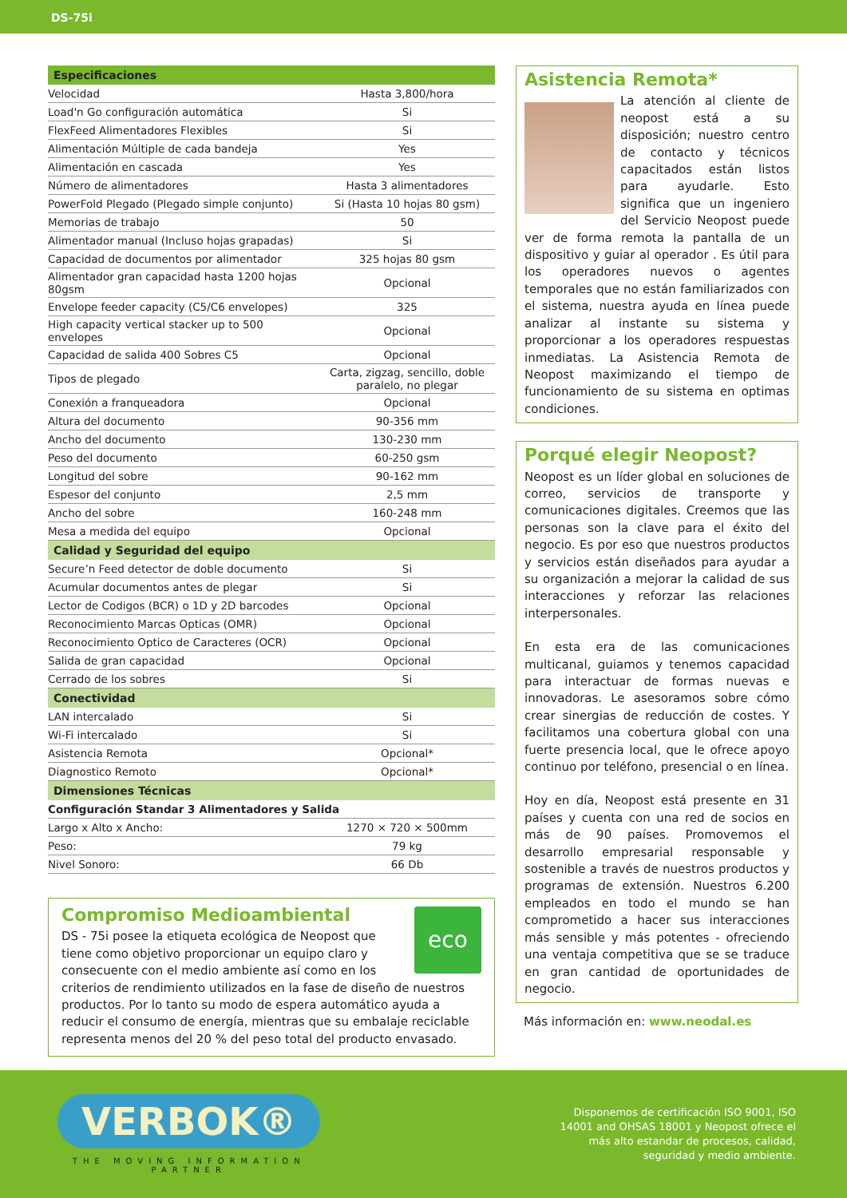DS-75i
| Especificaciones | |
| --- | --- |
| Velocidad | Hasta 3,800/hora |
| Load'n Go configuración automática | Si |
| FlexFeed Alimentadores Flexibles | Si |
| Alimentación Múltiple de cada bandeja | Yes |
| Alimentación en cascada | Yes |
| Número de alimentadores | Hasta 3 alimentadores |
| PowerFold Plegado (Plegado simple conjunto) | Si (Hasta 10 hojas 80 gsm) |
| Memorias de trabajo | 50 |
| Alimentador manual (Incluso hojas grapadas) | Si |
| Capacidad de documentos por alimentador | 325 hojas 80 gsm |
| Alimentador gran capacidad hasta 1200 hojas 80gsm | Opcional |
| Envelope feeder capacity (C5/C6 envelopes) | 325 |
| High capacity vertical stacker up to 500 envelopes | Opcional |
| Capacidad de salida 400 Sobres C5 | Opcional |
| Tipos de plegado | Carta, zigzag, sencillo, doble paralelo, no plegar |
| Conexión a franqueadora | Opcional |
| Altura del documento | 90-356 mm |
| Ancho del documento | 130-230 mm |
| Peso del documento | 60-250 gsm |
| Longitud del sobre | 90-162 mm |
| Espesor del conjunto | 2,5 mm |
| Ancho del sobre | 160-248 mm |
| Mesa a medida del equipo | Opcional |
| Calidad y Seguridad del equipo | |
| Secure’n Feed detector de doble documento | Si |
| Acumular documentos antes de plegar | Si |
| Lector de Codigos (BCR) o 1D y 2D barcodes | Opcional |
| Reconocimiento Marcas Opticas (OMR) | Opcional |
| Reconocimiento Optico de Caracteres (OCR) | Opcional |
| Salida de gran capacidad | Opcional |
| Cerrado de los sobres | Si |
| Conectividad | |
| LAN intercalado | Si |
| Wi-Fi intercalado | Si |
| Asistencia Remota | Opcional* |
| Diagnostico Remoto | Opcional* |
| Dimensiones Técnicas | |
| Configuración Standar 3 Alimentadores y Salida | |
| Largo x Alto x Ancho: | 1270 × 720 × 500mm |
| Peso: | 79 kg |
| Nivel Sonoro: | 66 Db |
eco
Compromiso Medioambiental
DS - 75i posee la etiqueta ecológica de Neopost que tiene como objetivo proporcionar un equipo claro y consecuente con el medio ambiente así como en los criterios de rendimiento utilizados en la fase de diseño de nuestros productos. Por lo tanto su modo de espera automático ayuda a reducir el consumo de energía, mientras que su embalaje reciclable representa menos del 20 % del peso total del producto envasado.
Asistencia Remota*
La atención al cliente de neopost está a su disposición; nuestro centro de contacto y técnicos capacitados están listos para ayudarle. Esto significa que un ingeniero del Servicio Neopost puede ver de forma remota la pantalla de un dispositivo y guiar al operador . Es útil para los operadores nuevos o agentes temporales que no están familiarizados con el sistema, nuestra ayuda en línea puede analizar al instante su sistema y proporcionar a los operadores respuestas inmediatas. La Asistencia Remota de Neopost maximizando el tiempo de funcionamiento de su sistema en optimas condiciones.
Porqué elegir Neopost?
Neopost es un líder global en soluciones de correo, servicios de transporte y comunicaciones digitales. Creemos que las personas son la clave para el éxito del negocio. Es por eso que nuestros productos y servicios están diseñados para ayudar a su organización a mejorar la calidad de sus interacciones y reforzar las relaciones interpersonales.
En esta era de las comunicaciones multicanal, guiamos y tenemos capacidad para interactuar de formas nuevas e innovadoras. Le asesoramos sobre cómo crear sinergias de reducción de costes. Y facilitamos una cobertura global con una fuerte presencia local, que le ofrece apoyo continuo por teléfono, presencial o en línea.
Hoy en día, Neopost está presente en 31 países y cuenta con una red de socios en más de 90 países. Promovemos el desarrollo empresarial responsable y sostenible a través de nuestros productos y programas de extensión. Nuestros 6.200 empleados en todo el mundo se han comprometido a hacer sus interacciones más sensible y más potentes - ofreciendo una ventaja competitiva que se se traduce en gran cantidad de oportunidades de negocio.
Más información en: www.neodal.es
VERBOK®
THE MOVING INFORMATION
PARTNER
Disponemos de certificación ISO 9001, ISO
14001 and OHSAS 18001 y Neopost ofrece el
más alto estandar de procesos, calidad,
seguridad y medio ambiente.